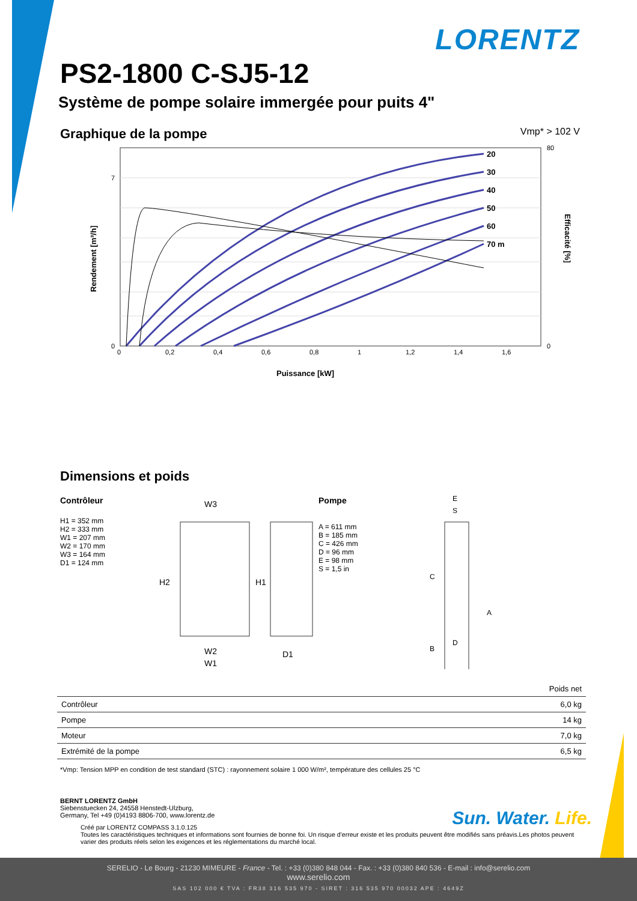LORENTZ
PS2-1800 C-SJ5-12
Système de pompe solaire immergée pour puits 4"
Graphique de la pompe
Vmp* > 102 V
20
30
40
50
60
70 m
0
0,2
0,4
0,6
0,8
1
1,2
1,4
1,6
0
7
80
0
Puissance [kW]
Rendement [m³/h]
Efficacité [%]
Dimensions et poids
Contrôleur
H1 = 352 mm
H2 = 333 mm
W1 = 207 mm
W2 = 170 mm
W3 = 164 mm
D1 = 124 mm
W3
W2
W1
D1
H2
H1
Pompe
A = 611 mm
B = 185 mm
C = 426 mm
D = 96 mm
E = 98 mm
S = 1,5 in
E
S
D
C
B
A
| | Poids net |
| --- | --- |
| Contrôleur | 6,0 kg |
| Pompe | 14 kg |
| Moteur | 7,0 kg |
| Extrémité de la pompe | 6,5 kg |
*Vmp: Tension MPP en condition de test standard (STC) : rayonnement solaire 1 000 W/m², température des cellules 25 °C
BERNT LORENTZ GmbH
Siebenstuecken 24, 24558 Henstedt-Ulzburg,
Germany, Tel +49 (0)4193 8806-700, www.lorentz.de
Sun. Water. Life.
Créé par LORENTZ COMPASS 3.1.0.125
Toutes les caractéristiques techniques et informations sont fournies de bonne foi. Un risque d’erreur existe et les produits peuvent être modifiés sans préavis.Les photos peuvent varier des produits réels selon les exigences et les réglementations du marché local.
SERELIO - Le Bourg - 21230 MIMEURE - France - Tel. : +33 (0)380 848 044 - Fax. : +33 (0)380 840 536 - E-mail : info@serelio.com
www.serelio.com
SAS 102 000 € TVA : FR38 316 535 970 - SIRET : 316 535 970 00032 APE : 4649Z